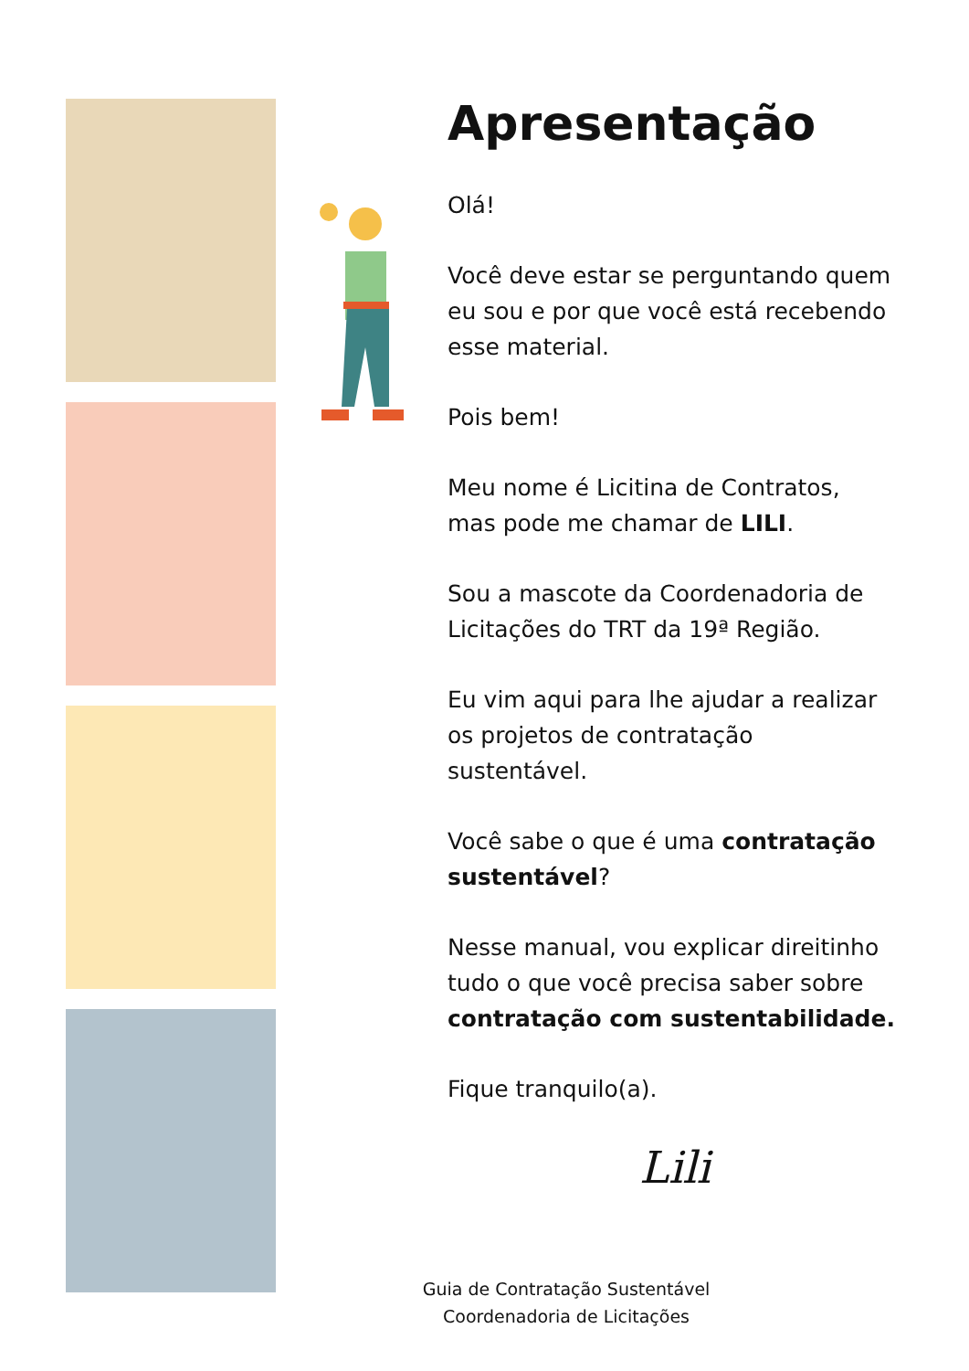Apresentação
Olá!
Você deve estar se perguntando quem eu sou e por que você está recebendo esse material.
Pois bem!
Meu nome é Licitina de Contratos, mas pode me chamar de LILI.
Sou a mascote da Coordenadoria de Licitações do TRT da 19ª Região.
Eu vim aqui para lhe ajudar a realizar os projetos de contratação sustentável.
Você sabe o que é uma contratação sustentável?
Nesse manual, vou explicar direitinho tudo o que você precisa saber sobre contratação com sustentabilidade.
Fique tranquilo(a).
Lili
Guia de Contratação Sustentável
Coordenadoria de Licitações